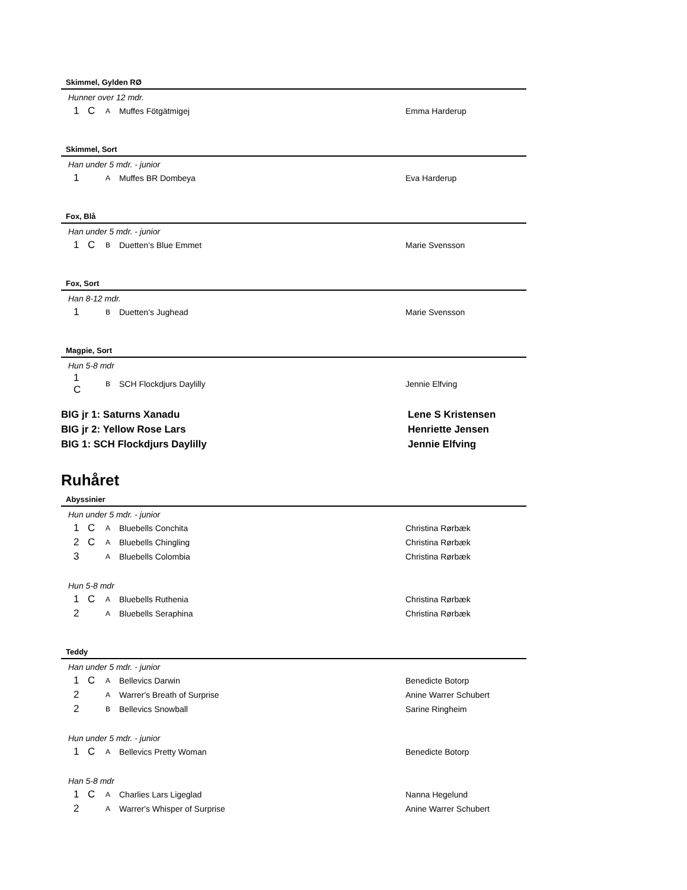Skimmel, Gylden RØ
Hunner over 12 mdr.
| 1 | C | A | Muffes Fötgätmigej | Emma Harderup |
Skimmel, Sort
Han under 5 mdr. - junior
| 1 | | A | Muffes BR Dombeya | Eva Harderup |
Fox, Blå
Han under 5 mdr. - junior
| 1 | C | B | Duetten’s Blue Emmet | Marie Svensson |
Fox, Sort
Han 8-12 mdr.
| 1 | | B | Duetten’s Jughead | Marie Svensson |
Magpie, Sort
Hun 5-8 mdr
| 1 C | | B | SCH Flockdjurs Daylilly | Jennie Elfving |
BIG jr 1: Saturns Xanadu Lene S Kristensen
BIG jr 2: Yellow Rose Lars Henriette Jensen
BIG 1: SCH Flockdjurs Daylilly Jennie Elfving
Ruhåret
Abyssinier
Hun under 5 mdr. - junior
| 1 | C | A | Bluebells Conchita | Christina Rørbæk |
| 2 | C | A | Bluebells Chingling | Christina Rørbæk |
| 3 | | A | Bluebells Colombia | Christina Rørbæk |
Hun 5-8 mdr
| 1 | C | A | Bluebells Ruthenia | Christina Rørbæk |
| 2 | | A | Bluebells Seraphina | Christina Rørbæk |
Teddy
Han under 5 mdr. - junior
| 1 | C | A | Bellevics Darwin | Benedicte Botorp |
| 2 | | A | Warrer's Breath of Surprise | Anine Warrer Schubert |
| 2 | | B | Bellevics Snowball | Sarine Ringheim |
Hun under 5 mdr. - junior
| 1 | C | A | Bellevics Pretty Woman | Benedicte Botorp |
Han 5-8 mdr
| 1 | C | A | Charlies Lars Ligeglad | Nanna Hegelund |
| 2 | | A | Warrer's Whisper of Surprise | Anine Warrer Schubert |